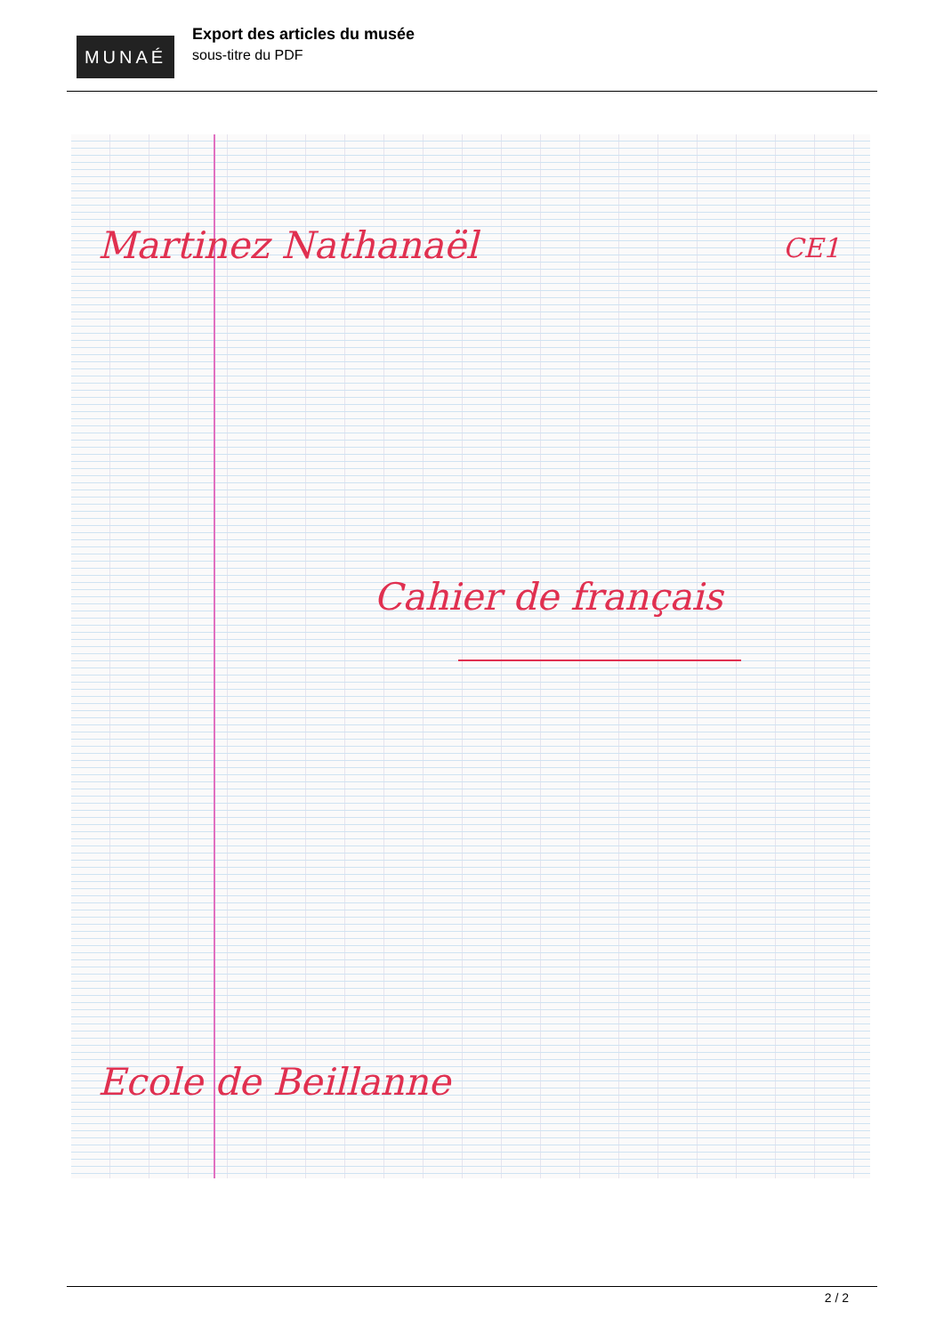MUNAÉ
Export des articles du musée
sous-titre du PDF
Martinez Nathanaël CE1
Cahier de français
Ecole de Beillanne
2 / 2